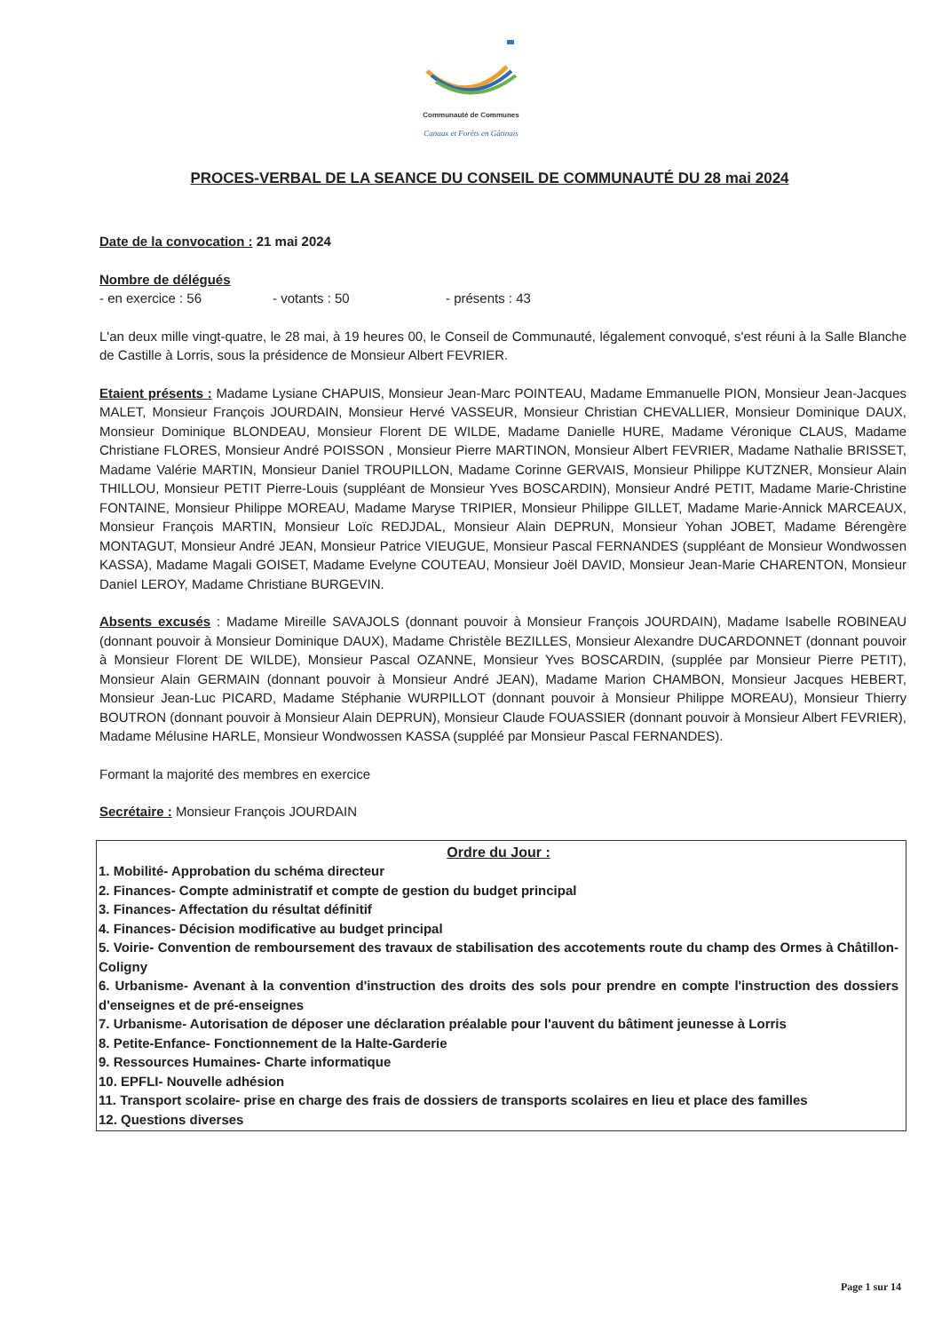Communauté de Communes
Canaux et Forêts en Gâtinais
PROCES-VERBAL DE LA SEANCE DU CONSEIL DE COMMUNAUTÉ DU 28 mai 2024
Date de la convocation : 21 mai 2024
Nombre de délégués
- en exercice : 56 - votants : 50 - présents : 43
L'an deux mille vingt-quatre, le 28 mai, à 19 heures 00, le Conseil de Communauté, légalement convoqué, s'est réuni à la Salle Blanche de Castille à Lorris, sous la présidence de Monsieur Albert FEVRIER.
Etaient présents : Madame Lysiane CHAPUIS, Monsieur Jean-Marc POINTEAU, Madame Emmanuelle PION, Monsieur Jean-Jacques MALET, Monsieur François JOURDAIN, Monsieur Hervé VASSEUR, Monsieur Christian CHEVALLIER, Monsieur Dominique DAUX, Monsieur Dominique BLONDEAU, Monsieur Florent DE WILDE, Madame Danielle HURE, Madame Véronique CLAUS, Madame Christiane FLORES, Monsieur André POISSON , Monsieur Pierre MARTINON, Monsieur Albert FEVRIER, Madame Nathalie BRISSET, Madame Valérie MARTIN, Monsieur Daniel TROUPILLON, Madame Corinne GERVAIS, Monsieur Philippe KUTZNER, Monsieur Alain THILLOU, Monsieur PETIT Pierre-Louis (suppléant de Monsieur Yves BOSCARDIN), Monsieur André PETIT, Madame Marie-Christine FONTAINE, Monsieur Philippe MOREAU, Madame Maryse TRIPIER, Monsieur Philippe GILLET, Madame Marie-Annick MARCEAUX, Monsieur François MARTIN, Monsieur Loïc REDJDAL, Monsieur Alain DEPRUN, Monsieur Yohan JOBET, Madame Bérengère MONTAGUT, Monsieur André JEAN, Monsieur Patrice VIEUGUE, Monsieur Pascal FERNANDES (suppléant de Monsieur Wondwossen KASSA), Madame Magali GOISET, Madame Evelyne COUTEAU, Monsieur Joël DAVID, Monsieur Jean-Marie CHARENTON, Monsieur Daniel LEROY, Madame Christiane BURGEVIN.
Absents excusés : Madame Mireille SAVAJOLS (donnant pouvoir à Monsieur François JOURDAIN), Madame Isabelle ROBINEAU (donnant pouvoir à Monsieur Dominique DAUX), Madame Christèle BEZILLES, Monsieur Alexandre DUCARDONNET (donnant pouvoir à Monsieur Florent DE WILDE), Monsieur Pascal OZANNE, Monsieur Yves BOSCARDIN, (supplée par Monsieur Pierre PETIT), Monsieur Alain GERMAIN (donnant pouvoir à Monsieur André JEAN), Madame Marion CHAMBON, Monsieur Jacques HEBERT, Monsieur Jean-Luc PICARD, Madame Stéphanie WURPILLOT (donnant pouvoir à Monsieur Philippe MOREAU), Monsieur Thierry BOUTRON (donnant pouvoir à Monsieur Alain DEPRUN), Monsieur Claude FOUASSIER (donnant pouvoir à Monsieur Albert FEVRIER), Madame Mélusine HARLE, Monsieur Wondwossen KASSA (suppléé par Monsieur Pascal FERNANDES).
Formant la majorité des membres en exercice
Secrétaire : Monsieur François JOURDAIN
Ordre du Jour :
1. Mobilité- Approbation du schéma directeur
2. Finances- Compte administratif et compte de gestion du budget principal
3. Finances- Affectation du résultat définitif
4. Finances- Décision modificative au budget principal
5. Voirie- Convention de remboursement des travaux de stabilisation des accotements route du champ des Ormes à Châtillon-Coligny
6. Urbanisme- Avenant à la convention d'instruction des droits des sols pour prendre en compte l'instruction des dossiers d'enseignes et de pré-enseignes
7. Urbanisme- Autorisation de déposer une déclaration préalable pour l'auvent du bâtiment jeunesse à Lorris
8. Petite-Enfance- Fonctionnement de la Halte-Garderie
9. Ressources Humaines- Charte informatique
10. EPFLI- Nouvelle adhésion
11. Transport scolaire- prise en charge des frais de dossiers de transports scolaires en lieu et place des familles
12. Questions diverses
Page 1 sur 14